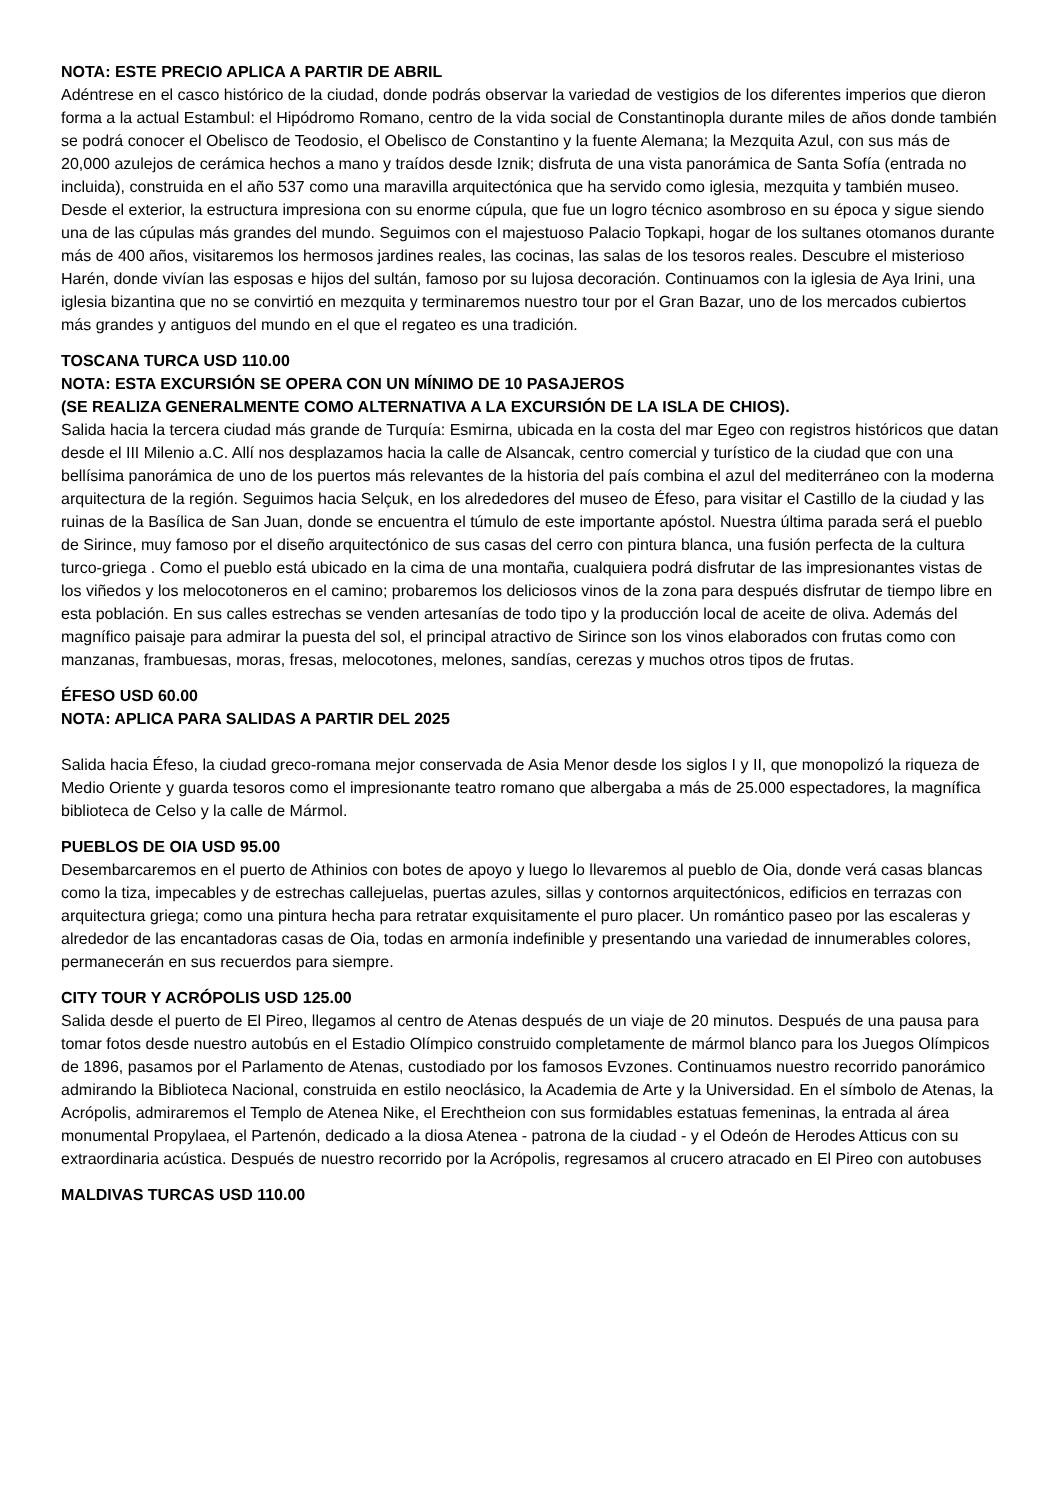NOTA: ESTE PRECIO APLICA A PARTIR DE ABRIL
Adéntrese en el casco histórico de la ciudad, donde podrás observar la variedad de vestigios de los diferentes imperios que dieron forma a la actual Estambul: el Hipódromo Romano, centro de la vida social de Constantinopla durante miles de años donde también se podrá conocer el Obelisco de Teodosio, el Obelisco de Constantino y la fuente Alemana; la Mezquita Azul, con sus más de 20,000 azulejos de cerámica hechos a mano y traídos desde Iznik; disfruta de una vista panorámica de Santa Sofía (entrada no incluida), construida en el año 537 como una maravilla arquitectónica que ha servido como iglesia, mezquita y también museo. Desde el exterior, la estructura impresiona con su enorme cúpula, que fue un logro técnico asombroso en su época y sigue siendo una de las cúpulas más grandes del mundo. Seguimos con el majestuoso Palacio Topkapi, hogar de los sultanes otomanos durante más de 400 años, visitaremos los hermosos jardines reales, las cocinas, las salas de los tesoros reales. Descubre el misterioso Harén, donde vivían las esposas e hijos del sultán, famoso por su lujosa decoración. Continuamos con la iglesia de Aya Irini, una iglesia bizantina que no se convirtió en mezquita y terminaremos nuestro tour por el Gran Bazar, uno de los mercados cubiertos más grandes y antiguos del mundo en el que el regateo es una tradición.
TOSCANA TURCA USD 110.00
NOTA: ESTA EXCURSIÓN SE OPERA CON UN MÍNIMO DE 10 PASAJEROS
(SE REALIZA GENERALMENTE COMO ALTERNATIVA A LA EXCURSIÓN DE LA ISLA DE CHIOS).
Salida hacia la tercera ciudad más grande de Turquía: Esmirna, ubicada en la costa del mar Egeo con registros históricos que datan desde el III Milenio a.C. Allí nos desplazamos hacia la calle de Alsancak, centro comercial y turístico de la ciudad que con una bellísima panorámica de uno de los puertos más relevantes de la historia del país combina el azul del mediterráneo con la moderna arquitectura de la región. Seguimos hacia Selçuk, en los alrededores del museo de Éfeso, para visitar el Castillo de la ciudad y las ruinas de la Basílica de San Juan, donde se encuentra el túmulo de este importante apóstol. Nuestra última parada será el pueblo de Sirince, muy famoso por el diseño arquitectónico de sus casas del cerro con pintura blanca, una fusión perfecta de la cultura turco-griega . Como el pueblo está ubicado en la cima de una montaña, cualquiera podrá disfrutar de las impresionantes vistas de los viñedos y los melocotoneros en el camino; probaremos los deliciosos vinos de la zona para después disfrutar de tiempo libre en esta población. En sus calles estrechas se venden artesanías de todo tipo y la producción local de aceite de oliva. Además del magnífico paisaje para admirar la puesta del sol, el principal atractivo de Sirince son los vinos elaborados con frutas como con manzanas, frambuesas, moras, fresas, melocotones, melones, sandías, cerezas y muchos otros tipos de frutas.
ÉFESO USD 60.00
NOTA: APLICA PARA SALIDAS A PARTIR DEL 2025
Salida hacia Éfeso, la ciudad greco-romana mejor conservada de Asia Menor desde los siglos I y II, que monopolizó la riqueza de Medio Oriente y guarda tesoros como el impresionante teatro romano que albergaba a más de 25.000 espectadores, la magnífica biblioteca de Celso y la calle de Mármol.
PUEBLOS DE OIA USD 95.00
Desembarcaremos en el puerto de Athinios con botes de apoyo y luego lo llevaremos al pueblo de Oia, donde verá casas blancas como la tiza, impecables y de estrechas callejuelas, puertas azules, sillas y contornos arquitectónicos, edificios en terrazas con arquitectura griega; como una pintura hecha para retratar exquisitamente el puro placer. Un romántico paseo por las escaleras y alrededor de las encantadoras casas de Oia, todas en armonía indefinible y presentando una variedad de innumerables colores, permanecerán en sus recuerdos para siempre.
CITY TOUR Y ACRÓPOLIS USD 125.00
Salida desde el puerto de El Pireo, llegamos al centro de Atenas después de un viaje de 20 minutos. Después de una pausa para tomar fotos desde nuestro autobús en el Estadio Olímpico construido completamente de mármol blanco para los Juegos Olímpicos de 1896, pasamos por el Parlamento de Atenas, custodiado por los famosos Evzones. Continuamos nuestro recorrido panorámico admirando la Biblioteca Nacional, construida en estilo neoclásico, la Academia de Arte y la Universidad. En el símbolo de Atenas, la Acrópolis, admiraremos el Templo de Atenea Nike, el Erechtheion con sus formidables estatuas femeninas, la entrada al área monumental Propylaea, el Partenón, dedicado a la diosa Atenea - patrona de la ciudad - y el Odeón de Herodes Atticus con su extraordinaria acústica. Después de nuestro recorrido por la Acrópolis, regresamos al crucero atracado en El Pireo con autobuses
MALDIVAS TURCAS USD 110.00